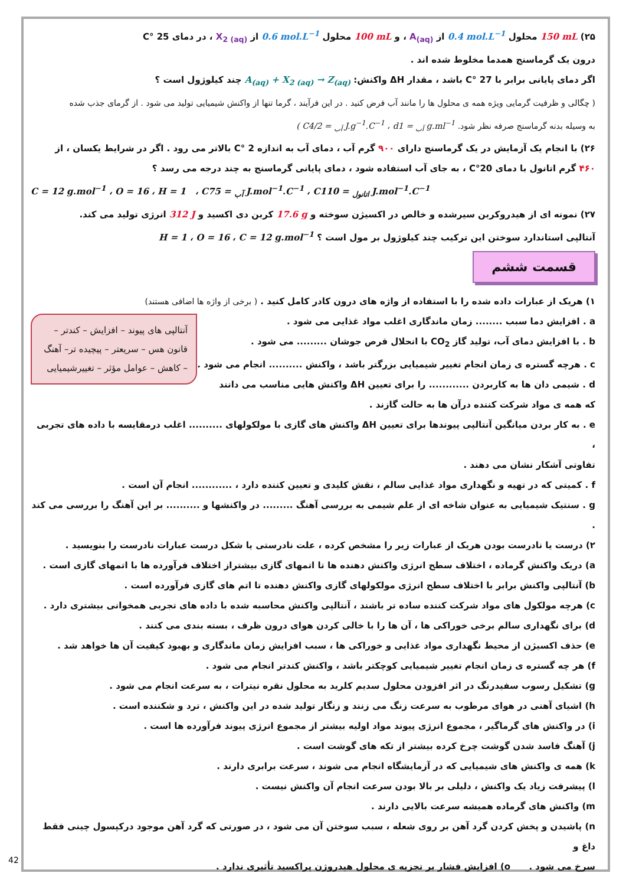۲۵) 150 mL محلول 0.4 mol.L<sup>−1</sup> از A<sub>(aq)</sub> ، و 100 mL محلول 0.6 mol.L<sup>−1</sup> از X<sub>2 (aq)</sub> ، در دمای 25 °C
درون یک گرماسنج همدما مخلوط شده اند .
اگر دمای پایانی برابر با 27 °C باشد ، مقدار ΔH واکنش: A<sub>(aq)</sub> + X<sub>2 (aq)</sub> → Z<sub>(aq)</sub> چند کیلوژول است ؟
( چگالی و ظرفیت گرمایی ویژه همه ی محلول ها را مانند آب فرض کنید . در این فرآیند ، گرما تنها از واکنش شیمیایی تولید می شود . از گرمای جذب شده
به وسیله بدنه گرماسنج صرفه نظر شود. ( C<sub>آب</sub> = 4/2 J.g<sup>−1</sup>.C<sup>−1</sup> ، d<sub>آب</sub> = 1 g.ml<sup>−1</sup>
۲۶) با انجام یک آزمایش در یک گرماسنج دارای ۹۰۰ گرم آب ، دمای آب به اندازه 2 °C بالاتر می رود . اگر در شرایط یکسان ، از
۴۶۰ گرم اتانول با دمای 20°C ، به جای آب استفاده شود ، دمای پایانی گرماسنج به چند درجه می رسد ؟
C = 12 g.mol<sup>−1</sup> ، O = 16 ، H = 1 ، C<sub>آب</sub> = 75 J.mol<sup>−1</sup>.C<sup>−1</sup> ، C<sub>اتانول</sub> = 110 J.mol<sup>−1</sup>.C<sup>−1</sup>
۲۷) نمونه ای از هیدروکربن سیرشده و خالص در اکسیژن سوخته و 17.6 g کربن دی اکسید و 312 J انرژی تولید می کند.
آنتالپی استاندارد سوختن این ترکیب چند کیلوژول بر مول است ؟ H = 1 ، O = 16 ، C = 12 g.mol<sup>−1</sup>
قسمت ششم
۱) هریک از عبارات داده شده را با استفاده از واژه های درون کادر کامل کنید . ( برخی از واژه ها اضافی هستند)
آنتالپی های پیوند – افزایش – کندتر – قانون هس – سریعتر – پیچیده تر– آهنگ – کاهش – عوامل مؤثر – تغییرشیمیایی
a . افزایش دما سبب ........ زمان ماندگاری اغلب مواد غذایی می شود .
b . با افزایش دمای آب، تولید گاز CO<sub>2</sub> با انحلال قرص جوشان ......... می شود .
c . هرچه گستره ی زمان انجام تغییر شیمیایی بزرگتر باشد ، واکنش .......... انجام می شود .
d . شیمی دان ها به کاربردن ............ را برای تعیین ΔH واکنش هایی مناسب می دانند
که همه ی مواد شرکت کننده درآن ها به حالت گازند .
e . به کار بردن میانگین آنتالپی پیوندها برای تعیین ΔH واکنش های گازی با مولکولهای .......... اغلب درمقایسه با داده های تجربی ،
تفاوتی آشکار نشان می دهند .
f . کمیتی که در تهیه و نگهداری مواد غذایی سالم ، نقش کلیدی و تعیین کننده دارد ، ............ انجام آن است .
g . سنتیک شیمیایی به عنوان شاخه ای از علم شیمی به بررسی آهنگ ......... در واکنشها و .......... بر این آهنگ را بررسی می کند .
۲) درست یا نادرست بودن هریک از عبارات زیر را مشخص کرده ، علت نادرستی یا شکل درست عبارات نادرست را بنویسید .
a) دریک واکنش گرماده ، اختلاف سطح انرژی واکنش دهنده ها تا اتمهای گازی بیشتراز اختلاف فرآورده ها با اتمهای گازی است .
b) آنتالپی واکنش برابر با اختلاف سطح انرژی مولکولهای گازی واکنش دهنده تا اتم های گازی فرآورده است .
c) هرچه مولکول های مواد شرکت کننده ساده تر باشند ، آنتالپی واکنش محاسبه شده با داده های تجربی همخوانی بیشتری دارد .
d) برای نگهداری سالم برخی خوراکی ها ، آن ها را با خالی کردن هوای درون ظرف ، بسته بندی می کنند .
e) حذف اکسیژن از محیط نگهداری مواد غذایی و خوراکی ها ، سبب افزایش زمان ماندگاری و بهبود کیفیت آن ها خواهد شد .
f) هر چه گستره ی زمان انجام تغییر شیمیایی کوچکتر باشد ، واکنش کندتر انجام می شود .
g) تشکیل رسوب سفیدرنگ در اثر افزودن محلول سدیم کلرید به محلول نقره نیترات ، به سرعت انجام می شود .
h) اشیای آهنی در هوای مرطوب به سرعت زنگ می زنند و زنگار تولید شده در این واکنش ، ترد و شکننده است .
i) در واکنش های گرماگیر ، مجموع انرژی پیوند مواد اولیه بیشتر از مجموع انرژی پیوند فرآورده ها است .
j) آهنگ فاسد شدن گوشت چرخ کرده بیشتر از تکه های گوشت است .
k) همه ی واکنش های شیمیایی که در آزمایشگاه انجام می شوند ، سرعت برابری دارند .
l) پیشرفت زیاد یک واکنش ، دلیلی بر بالا بودن سرعت انجام آن واکنش نیست .
m) واکنش های گرماده همیشه سرعت بالایی دارند .
n) پاشیدن و پخش کردن گرد آهن بر روی شعله ، سبب سوختن آن می شود ، در صورتی که گرد آهن موجود درکپسول چینی فقط داغ و
سرخ می شود . o) افزایش فشار بر تجزیه ی محلول هیدروژن پراکسید تأثیری ندارد .
42